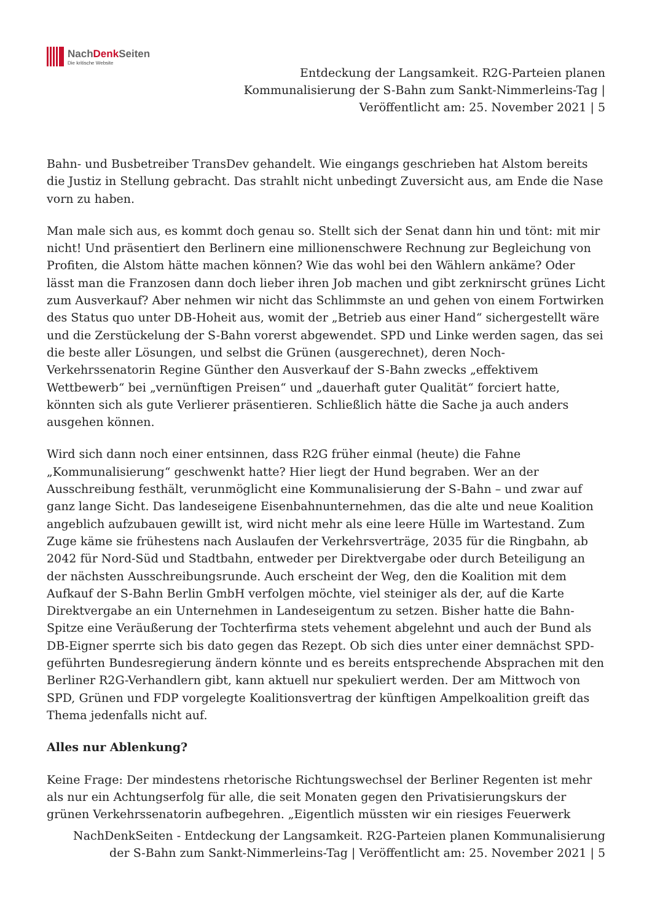NachDenk Seiten
Die kritische Website
Entdeckung der Langsamkeit. R2G-Parteien planen Kommunalisierung der S-Bahn zum Sankt-Nimmerleins-Tag | Veröffentlicht am: 25. November 2021 | 5
Bahn- und Busbetreiber TransDev gehandelt. Wie eingangs geschrieben hat Alstom bereits die Justiz in Stellung gebracht. Das strahlt nicht unbedingt Zuversicht aus, am Ende die Nase vorn zu haben.
Man male sich aus, es kommt doch genau so. Stellt sich der Senat dann hin und tönt: mit mir nicht! Und präsentiert den Berlinern eine millionenschwere Rechnung zur Begleichung von Profiten, die Alstom hätte machen können? Wie das wohl bei den Wählern ankäme? Oder lässt man die Franzosen dann doch lieber ihren Job machen und gibt zerknirscht grünes Licht zum Ausverkauf? Aber nehmen wir nicht das Schlimmste an und gehen von einem Fortwirken des Status quo unter DB-Hoheit aus, womit der „Betrieb aus einer Hand“ sichergestellt wäre und die Zerstückelung der S-Bahn vorerst abgewendet. SPD und Linke werden sagen, das sei die beste aller Lösungen, und selbst die Grünen (ausgerechnet), deren Noch-Verkehrssenatorin Regine Günther den Ausverkauf der S-Bahn zwecks „effektivem Wettbewerb“ bei „vernünftigen Preisen“ und „dauerhaft guter Qualität“ forciert hatte, könnten sich als gute Verlierer präsentieren. Schließlich hätte die Sache ja auch anders ausgehen können.
Wird sich dann noch einer entsinnen, dass R2G früher einmal (heute) die Fahne „Kommunalisierung“ geschwenkt hatte? Hier liegt der Hund begraben. Wer an der Ausschreibung festhält, verunmöglicht eine Kommunalisierung der S-Bahn – und zwar auf ganz lange Sicht. Das landeseigene Eisenbahnunternehmen, das die alte und neue Koalition angeblich aufzubauen gewillt ist, wird nicht mehr als eine leere Hülle im Wartestand. Zum Zuge käme sie frühestens nach Auslaufen der Verkehrsverträge, 2035 für die Ringbahn, ab 2042 für Nord-Süd und Stadtbahn, entweder per Direktvergabe oder durch Beteiligung an der nächsten Ausschreibungsrunde. Auch erscheint der Weg, den die Koalition mit dem Aufkauf der S-Bahn Berlin GmbH verfolgen möchte, viel steiniger als der, auf die Karte Direktvergabe an ein Unternehmen in Landeseigentum zu setzen. Bisher hatte die Bahn-Spitze eine Veräußerung der Tochterfirma stets vehement abgelehnt und auch der Bund als DB-Eigner sperrte sich bis dato gegen das Rezept. Ob sich dies unter einer demnächst SPD-geführten Bundesregierung ändern könnte und es bereits entsprechende Absprachen mit den Berliner R2G-Verhandlern gibt, kann aktuell nur spekuliert werden. Der am Mittwoch von SPD, Grünen und FDP vorgelegte Koalitionsvertrag der künftigen Ampelkoalition greift das Thema jedenfalls nicht auf.
Alles nur Ablenkung?
Keine Frage: Der mindestens rhetorische Richtungswechsel der Berliner Regenten ist mehr als nur ein Achtungserfolg für alle, die seit Monaten gegen den Privatisierungskurs der grünen Verkehrssenatorin aufbegehren. „Eigentlich müssten wir ein riesiges Feuerwerk
NachDenkSeiten - Entdeckung der Langsamkeit. R2G-Parteien planen Kommunalisierung der S-Bahn zum Sankt-Nimmerleins-Tag | Veröffentlicht am: 25. November 2021 | 5